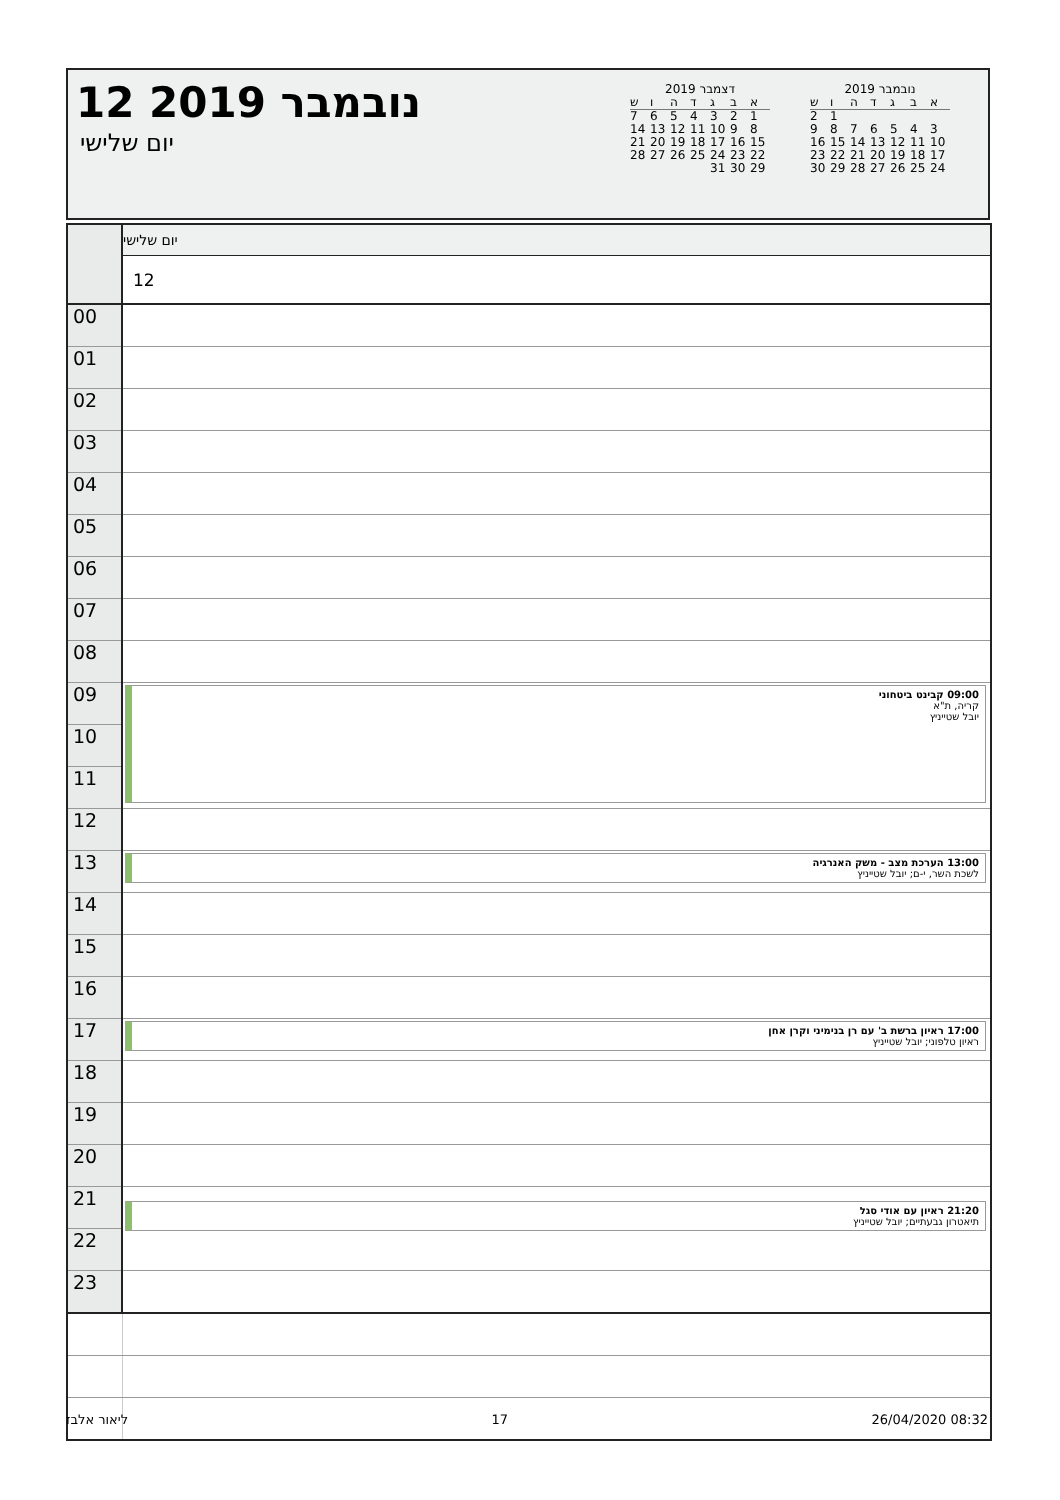12 נובמבר 2019
יום שלישי
דצמבר 2019
| א | ב | ג | ד | ה | ו | ש |
| --- | --- | --- | --- | --- | --- | --- |
| 1 | 2 | 3 | 4 | 5 | 6 | 7 |
| 8 | 9 | 10 | 11 | 12 | 13 | 14 |
| 15 | 16 | 17 | 18 | 19 | 20 | 21 |
| 22 | 23 | 24 | 25 | 26 | 27 | 28 |
| 29 | 30 | 31 | | | | |
נובמבר 2019
| א | ב | ג | ד | ה | ו | ש |
| --- | --- | --- | --- | --- | --- | --- |
| | | | | | 1 | 2 |
| 3 | 4 | 5 | 6 | 7 | 8 | 9 |
| 10 | 11 | 12 | 13 | 14 | 15 | 16 |
| 17 | 18 | 19 | 20 | 21 | 22 | 23 |
| 24 | 25 | 26 | 27 | 28 | 29 | 30 |
| | יום שלישי |
| | 12 |
| 00 | |
| 01 | |
| 02 | |
| 03 | |
| 04 | |
| 05 | |
| 06 | |
| 07 | |
| 08 | |
| 09 | 09:00 קבינט ביטחוני קריה, ת"א יובל שטייניץ |
| 10 | |
| 11 | |
| 12 | |
| 13 | 13:00 הערכת מצב - משק האנרגיה לשכת השר, י-ם; יובל שטייניץ |
| 14 | |
| 15 | |
| 16 | |
| 17 | 17:00 ראיון ברשת ב' עם רן בנימיני וקרן אחן ראיון טלפוני; יובל שטייניץ |
| 18 | |
| 19 | |
| 20 | |
| 21 | 21:20 ראיון עם אודי סגל תיאטרון גבעתיים; יובל שטייניץ |
| 22 | |
| 23 | |
ליאור אלבז 17 26/04/2020 08:32